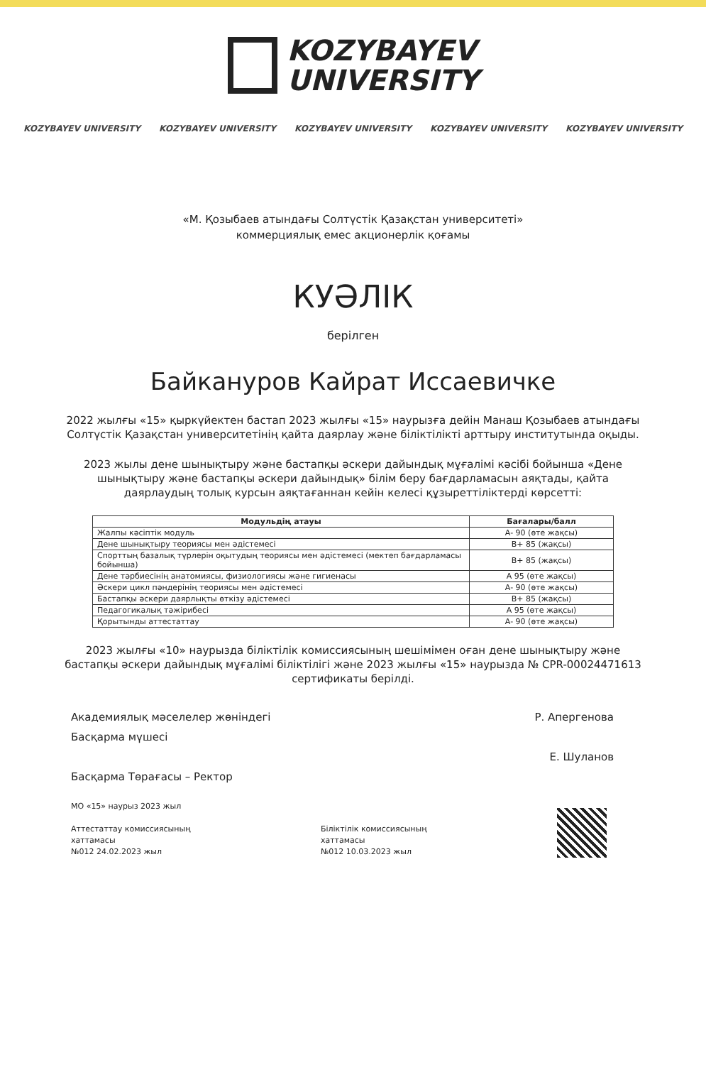KOZYBAYEV
UNIVERSITY
KOZYBAYEV UNIVERSITY KOZYBAYEV UNIVERSITY KOZYBAYEV UNIVERSITY KOZYBAYEV UNIVERSITY KOZYBAYEV UNIVERSITY
«М. Қозыбаев атындағы Солтүстік Қазақстан университеті»
коммерциялық емес акционерлік қоғамы
КУӘЛІК
берілген
Байкануров Кайрат Иссаевичке
2022 жылғы «15» қыркүйектен бастап 2023 жылғы «15» наурызға дейін Манаш Қозыбаев атындағы Солтүстік Қазақстан университетінің қайта даярлау және біліктілікті арттыру институтында оқыды.
2023 жылы дене шынықтыру және бастапқы әскери дайындық мұғалімі кәсібі бойынша «Дене шынықтыру және бастапқы әскери дайындық» білім беру бағдарламасын аяқтады, қайта даярлаудың толық курсын аяқтағаннан кейін келесі құзыреттіліктерді көрсетті:
| Модульдің атауы | Бағалары/балл |
| --- | --- |
| Жалпы кәсіптік модуль | A- 90 (өте жақсы) |
| Дене шынықтыру теориясы мен әдістемесі | B+ 85 (жақсы) |
| Спорттың базалық түрлерін оқытудың теориясы мен әдістемесі (мектеп бағдарламасы бойынша) | B+ 85 (жақсы) |
| Дене тәрбиесінің анатомиясы, физиологиясы және гигиенасы | A 95 (өте жақсы) |
| Әскери цикл пәндерінің теориясы мен әдістемесі | A- 90 (өте жақсы) |
| Бастапқы әскери даярлықты өткізу әдістемесі | B+ 85 (жақсы) |
| Педагогикалық тәжірибесі | A 95 (өте жақсы) |
| Қорытынды аттестаттау | A- 90 (өте жақсы) |
2023 жылғы «10» наурызда біліктілік комиссиясының шешімімен оған дене шынықтыру және бастапқы әскери дайындық мұғалімі біліктілігі және 2023 жылғы «15» наурызда № CPR-00024471613 сертификаты берілді.
Академиялық мәселелер жөніндегі
Басқарма мүшесі
Басқарма Төрағасы – Ректор
Р. Апергенова
Е. Шуланов
МО «15» наурыз 2023 жыл
Аттестаттау комиссиясының
хаттамасы
№012 24.02.2023 жыл
Біліктілік комиссиясының
хаттамасы
№012 10.03.2023 жыл